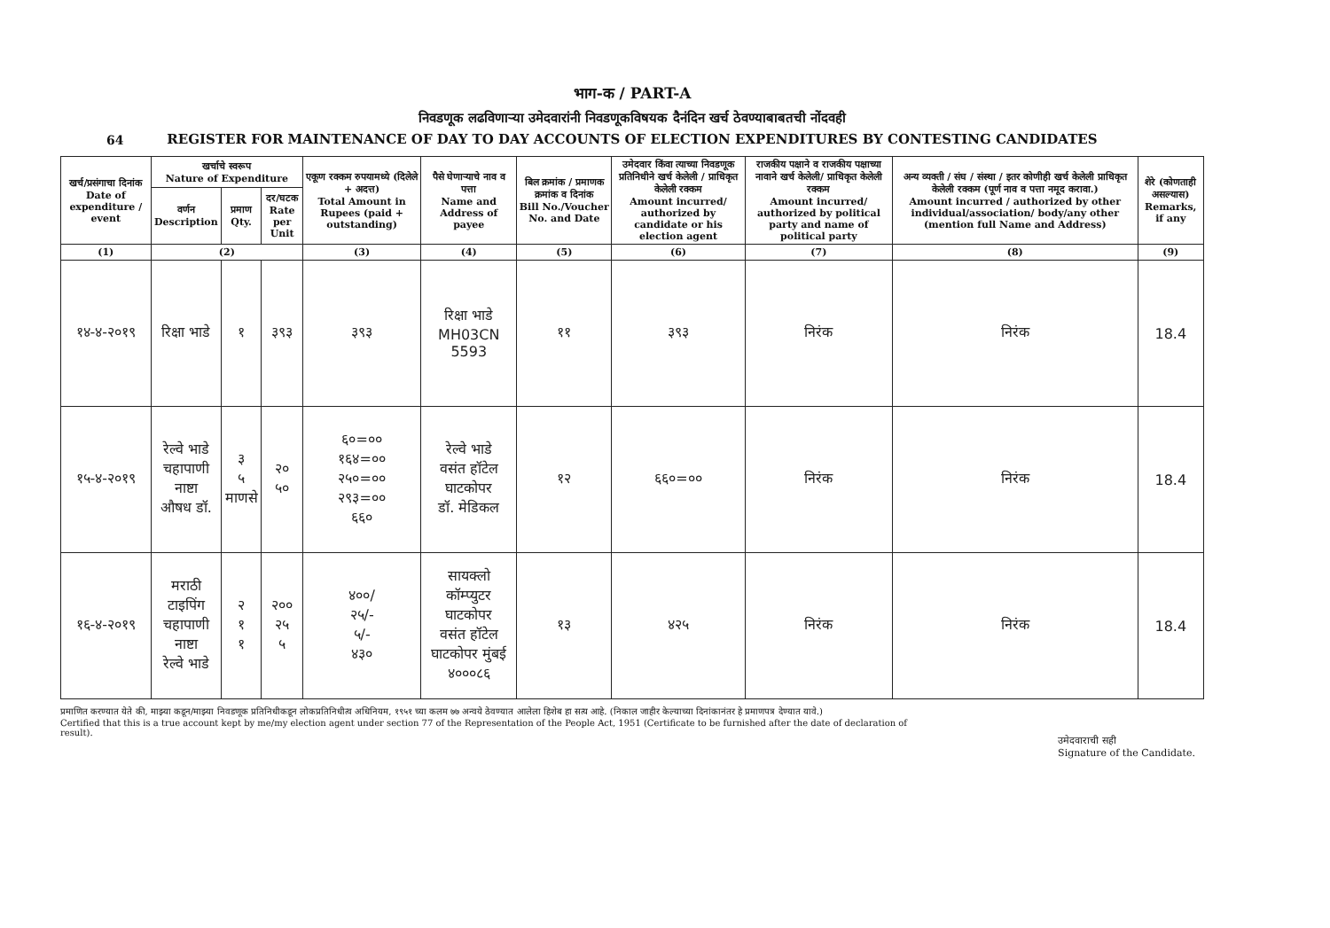64
भाग-क / PART-A
निवडणूक लढविणाऱ्या उमेदवारांनी निवडणूकविषयक दैनंदिन खर्च ठेवण्याबाबतची नोंदवही
REGISTER FOR MAINTENANCE OF DAY TO DAY ACCOUNTS OF ELECTION EXPENDITURES BY CONTESTING CANDIDATES
| खर्च/प्रसंगाचा दिनांक Date of expenditure / event | खर्चाचे स्वरूप Nature of Expenditure | | | एकूण रक्कम रुपयामध्ये (दिलेले + अदत्त) Total Amount in Rupees (paid + outstanding) | पैसे घेणाऱ्याचे नाव व पत्ता Name and Address of payee | बिल क्रमांक / प्रमाणक क्रमांक व दिनांक Bill No./Voucher No. and Date | उमेदवार किंवा त्याच्या निवडणूक प्रतिनिधीने खर्च केलेली / प्राधिकृत केलेली रक्कम Amount incurred/ authorized by candidate or his election agent | राजकीय पक्षाने व राजकीय पक्षाच्या नावाने खर्च केलेली/ प्राधिकृत केलेली रक्कम Amount incurred/ authorized by political party and name of political party | अन्य व्यक्ती / संघ / संस्था / इतर कोणीही खर्च केलेली प्राधिकृत केलेली रक्कम (पूर्ण नाव व पत्ता नमूद करावा.) Amount incurred / authorized by other individual/association/ body/any other (mention full Name and Address) | शेरे (कोणताही असल्यास) Remarks, if any |
| --- | --- | --- | --- | --- | --- | --- | --- | --- | --- | --- |
| | वर्णन Description | प्रमाण Qty. | दर/घटक Rate per Unit | | | | | | | |
| (1) | (2) | | | (3) | (4) | (5) | (6) | (7) | (8) | (9) |
| १४-४-२०१९ | रिक्षा भाडे | १ | ३९३ | ३९३ | रिक्षा भाडे MH03CN 5593 | ११ | ३९३ | निरंक | निरंक | 18.4 |
| १५-४-२०१९ | रेल्वे भाडे चहापाणी नाष्टा औषध डॉ. | ३ ५ माणसे | २० ५० | ६०=०० १६४=०० २५०=०० २९३=०० ६६० | रेल्वे भाडे वसंत हॉटेल घाटकोपर डॉ. मेडिकल | १२ | ६६०=०० | निरंक | निरंक | 18.4 |
| १६-४-२०१९ | मराठी टाइपिंग चहापाणी नाष्टा रेल्वे भाडे | २ १ १ | २०० २५ ५ | ४००/ २५/- ५/- ४३० | सायक्लो कॉम्प्युटर घाटकोपर वसंत हॉटेल घाटकोपर मुंबई ४०००८६ | १३ | ४२५ | निरंक | निरंक | 18.4 |
प्रमाणित करण्यात येते की, माझ्या कडून/माझ्या निवडणूक प्रतिनिधीकडून लोकप्रतिनिधीत्व अधिनियम, १९५१ च्या कलम ७७ अन्वये ठेवण्यात आलेला हिशेब हा सत्य आहे. (निकाल जाहीर केल्याच्या दिनांकानंतर हे प्रमाणपत्र देण्यात यावे.)
Certified that this is a true account kept by me/my election agent under section 77 of the Representation of the People Act, 1951 (Certificate to be furnished after the date of declaration of result).
उमेदवाराची सही
Signature of the Candidate.